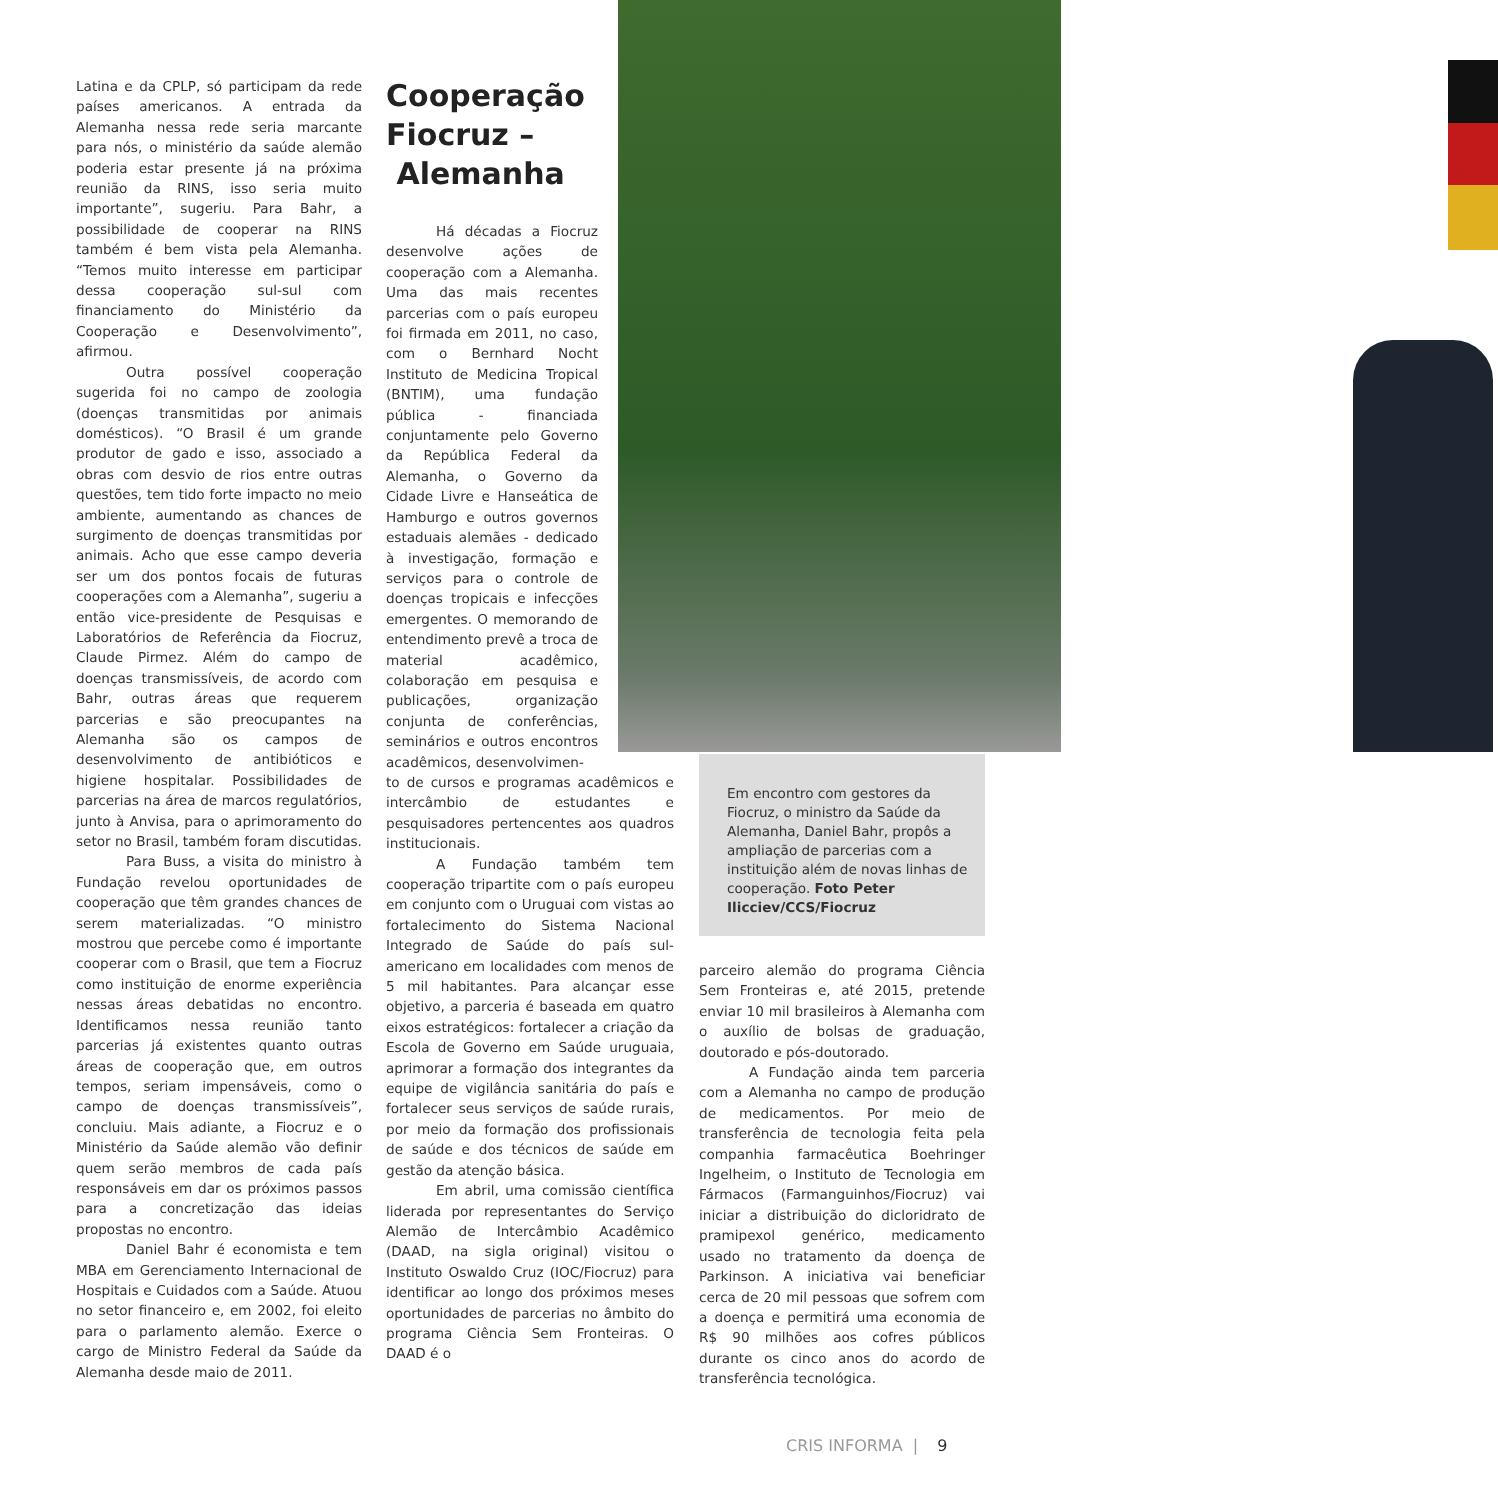Latina e da CPLP, só participam da rede países americanos. A entrada da Alemanha nessa rede seria marcante para nós, o ministério da saúde alemão poderia estar presente já na próxima reunião da RINS, isso seria muito importante”, sugeriu. Para Bahr, a possibilidade de cooperar na RINS também é bem vista pela Alemanha. “Temos muito interesse em participar dessa cooperação sul-sul com financiamento do Ministério da Cooperação e Desenvolvimento”, afirmou.
Outra possível cooperação sugerida foi no campo de zoologia (doenças transmitidas por animais domésticos). “O Brasil é um grande produtor de gado e isso, associado a obras com desvio de rios entre outras questões, tem tido forte impacto no meio ambiente, aumentando as chances de surgimento de doenças transmitidas por animais. Acho que esse campo deveria ser um dos pontos focais de futuras cooperações com a Alemanha”, sugeriu a então vice-presidente de Pesquisas e Laboratórios de Referência da Fiocruz, Claude Pirmez. Além do campo de doenças transmissíveis, de acordo com Bahr, outras áreas que requerem parcerias e são preocupantes na Alemanha são os campos de desenvolvimento de antibióticos e higiene hospitalar. Possibilidades de parcerias na área de marcos regulatórios, junto à Anvisa, para o aprimoramento do setor no Brasil, também foram discutidas.
Para Buss, a visita do ministro à Fundação revelou oportunidades de cooperação que têm grandes chances de serem materializadas. “O ministro mostrou que percebe como é importante cooperar com o Brasil, que tem a Fiocruz como instituição de enorme experiência nessas áreas debatidas no encontro. Identificamos nessa reunião tanto parcerias já existentes quanto outras áreas de cooperação que, em outros tempos, seriam impensáveis, como o campo de doenças transmissíveis”, concluiu. Mais adiante, a Fiocruz e o Ministério da Saúde alemão vão definir quem serão membros de cada país responsáveis em dar os próximos passos para a concretização das ideias propostas no encontro.
Daniel Bahr é economista e tem MBA em Gerenciamento Internacional de Hospitais e Cuidados com a Saúde. Atuou no setor financeiro e, em 2002, foi eleito para o parlamento alemão. Exerce o cargo de Ministro Federal da Saúde da Alemanha desde maio de 2011.
Cooperação
Fiocruz –
Alemanha
Há décadas a Fiocruz desenvolve ações de cooperação com a Alemanha. Uma das mais recentes parcerias com o país europeu foi firmada em 2011, no caso, com o Bernhard Nocht Instituto de Medicina Tropical (BNTIM), uma fundação pública - financiada conjuntamente pelo Governo da República Federal da Alemanha, o Governo da Cidade Livre e Hanseática de Hamburgo e outros governos estaduais alemães - dedicado à investigação, formação e serviços para o controle de doenças tropicais e infecções emergentes. O memorando de entendimento prevê a troca de material acadêmico, colaboração em pesquisa e publicações, organização conjunta de conferências, seminários e outros encontros acadêmicos, desenvolvimen-
to de cursos e programas acadêmicos e intercâmbio de estudantes e pesquisadores pertencentes aos quadros institucionais.
A Fundação também tem cooperação tripartite com o país europeu em conjunto com o Uruguai com vistas ao fortalecimento do Sistema Nacional Integrado de Saúde do país sul-americano em localidades com menos de 5 mil habitantes. Para alcançar esse objetivo, a parceria é baseada em quatro eixos estratégicos: fortalecer a criação da Escola de Governo em Saúde uruguaia, aprimorar a formação dos integrantes da equipe de vigilância sanitária do país e fortalecer seus serviços de saúde rurais, por meio da formação dos profissionais de saúde e dos técnicos de saúde em gestão da atenção básica.
Em abril, uma comissão científica liderada por representantes do Serviço Alemão de Intercâmbio Acadêmico (DAAD, na sigla original) visitou o Instituto Oswaldo Cruz (IOC/Fiocruz) para identificar ao longo dos próximos meses oportunidades de parcerias no âmbito do programa Ciência Sem Fronteiras. O DAAD é o
Em encontro com gestores da Fiocruz, o ministro da Saúde da Alemanha, Daniel Bahr, propôs a ampliação de parcerias com a instituição além de novas linhas de cooperação. Foto Peter Ilicciev/CCS/Fiocruz
parceiro alemão do programa Ciência Sem Fronteiras e, até 2015, pretende enviar 10 mil brasileiros à Alemanha com o auxílio de bolsas de graduação, doutorado e pós-doutorado.
A Fundação ainda tem parceria com a Alemanha no campo de produção de medicamentos. Por meio de transferência de tecnologia feita pela companhia farmacêutica Boehringer Ingelheim, o Instituto de Tecnologia em Fármacos (Farmanguinhos/Fiocruz) vai iniciar a distribuição do dicloridrato de pramipexol genérico, medicamento usado no tratamento da doença de Parkinson. A iniciativa vai beneficiar cerca de 20 mil pessoas que sofrem com a doença e permitirá uma economia de R$ 90 milhões aos cofres públicos durante os cinco anos do acordo de transferência tecnológica.
CRIS INFORMA | 9